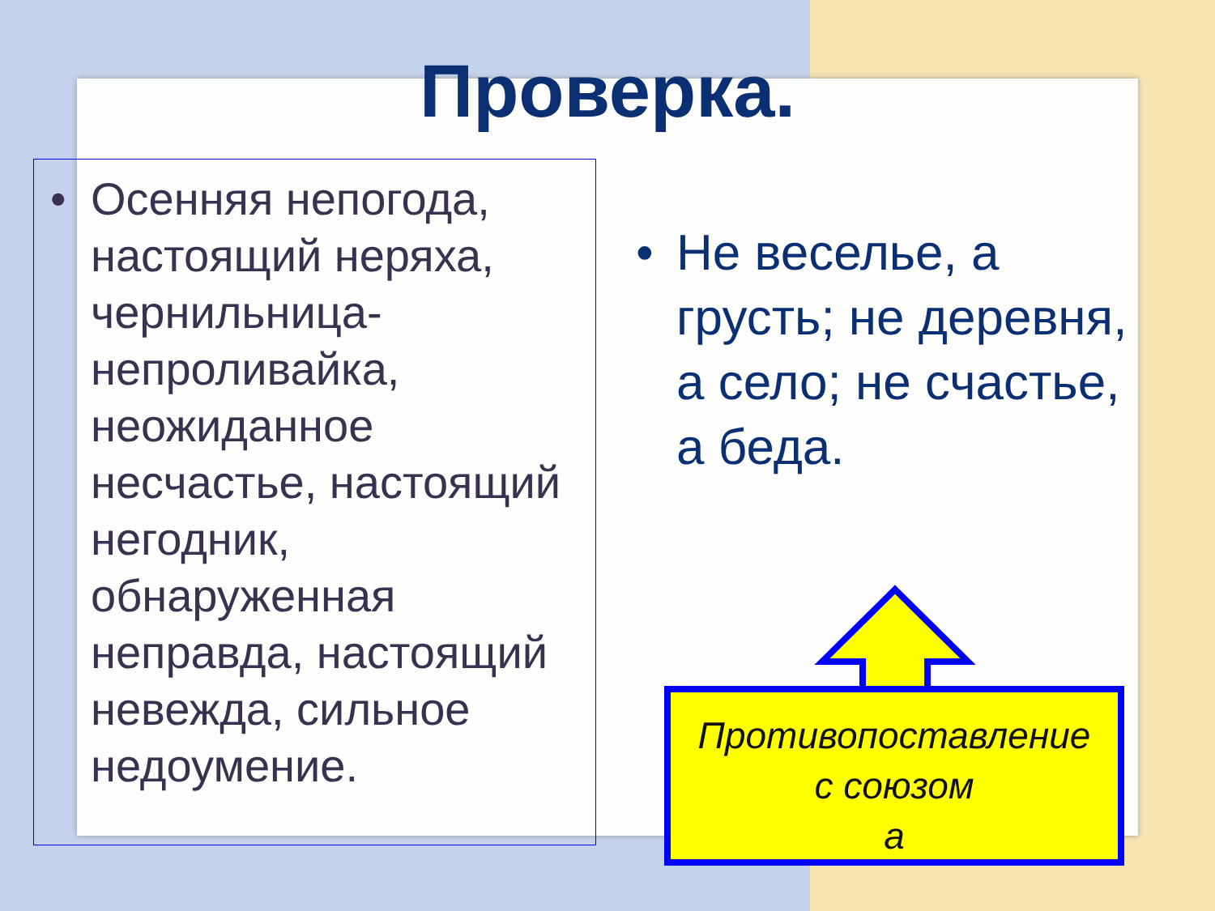Проверка.
• Осенняя непогода, настоящий неряха, чернильница-непроливайка, неожиданное несчастье, настоящий негодник, обнаруженная неправда, настоящий невежда, сильное недоумение.
• Не веселье, а грусть; не деревня, а село; не счастье, а беда.
Противопоставление
с союзом
а